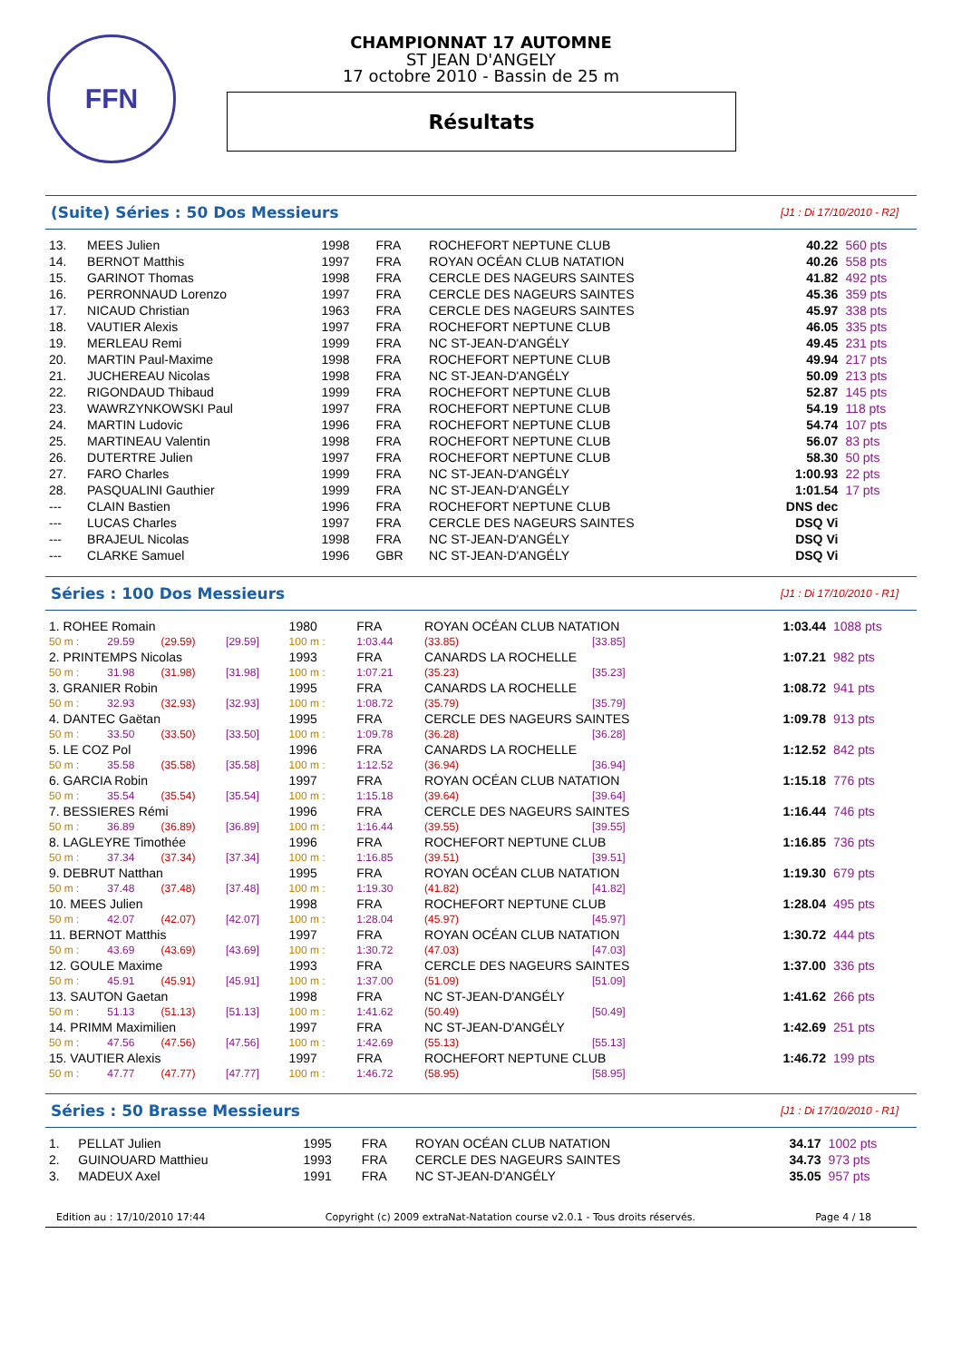FFN
CHAMPIONNAT 17 AUTOMNE
ST JEAN D'ANGELY
17 octobre 2010 - Bassin de 25 m
Résultats
(Suite) Séries : 50 Dos Messieurs [J1 : Di 17/10/2010 - R2]
| 13. | MEES Julien | 1998 | FRA | ROCHEFORT NEPTUNE CLUB | 40.22 | 560 pts |
| 14. | BERNOT Matthis | 1997 | FRA | ROYAN OCÉAN CLUB NATATION | 40.26 | 558 pts |
| 15. | GARINOT Thomas | 1998 | FRA | CERCLE DES NAGEURS SAINTES | 41.82 | 492 pts |
| 16. | PERRONNAUD Lorenzo | 1997 | FRA | CERCLE DES NAGEURS SAINTES | 45.36 | 359 pts |
| 17. | NICAUD Christian | 1963 | FRA | CERCLE DES NAGEURS SAINTES | 45.97 | 338 pts |
| 18. | VAUTIER Alexis | 1997 | FRA | ROCHEFORT NEPTUNE CLUB | 46.05 | 335 pts |
| 19. | MERLEAU Remi | 1999 | FRA | NC ST-JEAN-D'ANGÉLY | 49.45 | 231 pts |
| 20. | MARTIN Paul-Maxime | 1998 | FRA | ROCHEFORT NEPTUNE CLUB | 49.94 | 217 pts |
| 21. | JUCHEREAU Nicolas | 1998 | FRA | NC ST-JEAN-D'ANGÉLY | 50.09 | 213 pts |
| 22. | RIGONDAUD Thibaud | 1999 | FRA | ROCHEFORT NEPTUNE CLUB | 52.87 | 145 pts |
| 23. | WAWRZYNKOWSKI Paul | 1997 | FRA | ROCHEFORT NEPTUNE CLUB | 54.19 | 118 pts |
| 24. | MARTIN Ludovic | 1996 | FRA | ROCHEFORT NEPTUNE CLUB | 54.74 | 107 pts |
| 25. | MARTINEAU Valentin | 1998 | FRA | ROCHEFORT NEPTUNE CLUB | 56.07 | 83 pts |
| 26. | DUTERTRE Julien | 1997 | FRA | ROCHEFORT NEPTUNE CLUB | 58.30 | 50 pts |
| 27. | FARO Charles | 1999 | FRA | NC ST-JEAN-D'ANGÉLY | 1:00.93 | 22 pts |
| 28. | PASQUALINI Gauthier | 1999 | FRA | NC ST-JEAN-D'ANGÉLY | 1:01.54 | 17 pts |
| --- | CLAIN Bastien | 1996 | FRA | ROCHEFORT NEPTUNE CLUB | DNS dec | |
| --- | LUCAS Charles | 1997 | FRA | CERCLE DES NAGEURS SAINTES | DSQ Vi | |
| --- | BRAJEUL Nicolas | 1998 | FRA | NC ST-JEAN-D'ANGÉLY | DSQ Vi | |
| --- | CLARKE Samuel | 1996 | GBR | NC ST-JEAN-D'ANGÉLY | DSQ Vi | |
Séries : 100 Dos Messieurs [J1 : Di 17/10/2010 - R1]
| 1. ROHEE Romain | | | | 1980 | FRA | ROYAN OCÉAN CLUB NATATION | | 1:03.44 | 1088 pts |
| 50 m : | 29.59 | (29.59) | [29.59] | 100 m : | 1:03.44 | (33.85) | [33.85] | | |
| 2. PRINTEMPS Nicolas | | | | 1993 | FRA | CANARDS LA ROCHELLE | | 1:07.21 | 982 pts |
| 50 m : | 31.98 | (31.98) | [31.98] | 100 m : | 1:07.21 | (35.23) | [35.23] | | |
| 3. GRANIER Robin | | | | 1995 | FRA | CANARDS LA ROCHELLE | | 1:08.72 | 941 pts |
| 50 m : | 32.93 | (32.93) | [32.93] | 100 m : | 1:08.72 | (35.79) | [35.79] | | |
| 4. DANTEC Gaëtan | | | | 1995 | FRA | CERCLE DES NAGEURS SAINTES | | 1:09.78 | 913 pts |
| 50 m : | 33.50 | (33.50) | [33.50] | 100 m : | 1:09.78 | (36.28) | [36.28] | | |
| 5. LE COZ Pol | | | | 1996 | FRA | CANARDS LA ROCHELLE | | 1:12.52 | 842 pts |
| 50 m : | 35.58 | (35.58) | [35.58] | 100 m : | 1:12.52 | (36.94) | [36.94] | | |
| 6. GARCIA Robin | | | | 1997 | FRA | ROYAN OCÉAN CLUB NATATION | | 1:15.18 | 776 pts |
| 50 m : | 35.54 | (35.54) | [35.54] | 100 m : | 1:15.18 | (39.64) | [39.64] | | |
| 7. BESSIERES Rémi | | | | 1996 | FRA | CERCLE DES NAGEURS SAINTES | | 1:16.44 | 746 pts |
| 50 m : | 36.89 | (36.89) | [36.89] | 100 m : | 1:16.44 | (39.55) | [39.55] | | |
| 8. LAGLEYRE Timothée | | | | 1996 | FRA | ROCHEFORT NEPTUNE CLUB | | 1:16.85 | 736 pts |
| 50 m : | 37.34 | (37.34) | [37.34] | 100 m : | 1:16.85 | (39.51) | [39.51] | | |
| 9. DEBRUT Natthan | | | | 1995 | FRA | ROYAN OCÉAN CLUB NATATION | | 1:19.30 | 679 pts |
| 50 m : | 37.48 | (37.48) | [37.48] | 100 m : | 1:19.30 | (41.82) | [41.82] | | |
| 10. MEES Julien | | | | 1998 | FRA | ROCHEFORT NEPTUNE CLUB | | 1:28.04 | 495 pts |
| 50 m : | 42.07 | (42.07) | [42.07] | 100 m : | 1:28.04 | (45.97) | [45.97] | | |
| 11. BERNOT Matthis | | | | 1997 | FRA | ROYAN OCÉAN CLUB NATATION | | 1:30.72 | 444 pts |
| 50 m : | 43.69 | (43.69) | [43.69] | 100 m : | 1:30.72 | (47.03) | [47.03] | | |
| 12. GOULE Maxime | | | | 1993 | FRA | CERCLE DES NAGEURS SAINTES | | 1:37.00 | 336 pts |
| 50 m : | 45.91 | (45.91) | [45.91] | 100 m : | 1:37.00 | (51.09) | [51.09] | | |
| 13. SAUTON Gaetan | | | | 1998 | FRA | NC ST-JEAN-D'ANGÉLY | | 1:41.62 | 266 pts |
| 50 m : | 51.13 | (51.13) | [51.13] | 100 m : | 1:41.62 | (50.49) | [50.49] | | |
| 14. PRIMM Maximilien | | | | 1997 | FRA | NC ST-JEAN-D'ANGÉLY | | 1:42.69 | 251 pts |
| 50 m : | 47.56 | (47.56) | [47.56] | 100 m : | 1:42.69 | (55.13) | [55.13] | | |
| 15. VAUTIER Alexis | | | | 1997 | FRA | ROCHEFORT NEPTUNE CLUB | | 1:46.72 | 199 pts |
| 50 m : | 47.77 | (47.77) | [47.77] | 100 m : | 1:46.72 | (58.95) | [58.95] | | |
Séries : 50 Brasse Messieurs [J1 : Di 17/10/2010 - R1]
| 1. | PELLAT Julien | 1995 | FRA | ROYAN OCÉAN CLUB NATATION | 34.17 | 1002 pts |
| 2. | GUINOUARD Matthieu | 1993 | FRA | CERCLE DES NAGEURS SAINTES | 34.73 | 973 pts |
| 3. | MADEUX Axel | 1991 | FRA | NC ST-JEAN-D'ANGÉLY | 35.05 | 957 pts |
Edition au : 17/10/2010 17:44 Copyright (c) 2009 extraNat-Natation course v2.0.1 - Tous droits réservés. Page 4 / 18